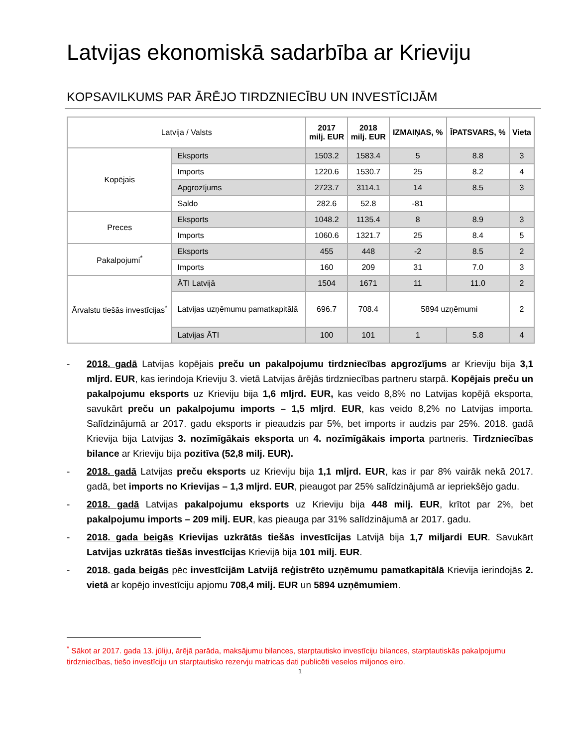Latvijas ekonomiskā sadarbība ar Krieviju
KOPSAVILKUMS PAR ĀRĒJO TIRDZNIECĪBU UN INVESTĪCIJĀM
| Latvija / Valsts | | 2017 milj. EUR | 2018 milj. EUR | IZMAIŅAS, % | ĪPATSVARS, % | Vieta |
| Kopējais | Eksports | 1503.2 | 1583.4 | 5 | 8.8 | 3 |
| | Imports | 1220.6 | 1530.7 | 25 | 8.2 | 4 |
| | Apgrozījums | 2723.7 | 3114.1 | 14 | 8.5 | 3 |
| | Saldo | 282.6 | 52.8 | -81 | | |
| Preces | Eksports | 1048.2 | 1135.4 | 8 | 8.9 | 3 |
| | Imports | 1060.6 | 1321.7 | 25 | 8.4 | 5 |
| Pakalpojumi<sup>*</sup> | Eksports | 455 | 448 | -2 | 8.5 | 2 |
| | Imports | 160 | 209 | 31 | 7.0 | 3 |
| Ārvalstu tiešās investīcijas<sup>*</sup> | ĀTI Latvijā | 1504 | 1671 | 11 | 11.0 | 2 |
| | Latvijas uzņēmumu pamatkapitālā | 696.7 | 708.4 | 5894 uzņēmumi | | 2 |
| | Latvijas ĀTI | 100 | 101 | 1 | 5.8 | 4 |
- 2018. gadā Latvijas kopējais preču un pakalpojumu tirdzniecības apgrozījums ar Krieviju bija 3,1 mljrd. EUR, kas ierindoja Krieviju 3. vietā Latvijas ārējās tirdzniecības partneru starpā. Kopējais preču un pakalpojumu eksports uz Krieviju bija 1,6 mljrd. EUR, kas veido 8,8% no Latvijas kopējā eksporta, savukārt preču un pakalpojumu imports – 1,5 mljrd. EUR, kas veido 8,2% no Latvijas importa. Salīdzinājumā ar 2017. gadu eksports ir pieaudzis par 5%, bet imports ir audzis par 25%. 2018. gadā Krievija bija Latvijas 3. nozīmīgākais eksporta un 4. nozīmīgākais importa partneris. Tirdzniecības bilance ar Krieviju bija pozitīva (52,8 milj. EUR).
- 2018. gadā Latvijas preču eksports uz Krieviju bija 1,1 mljrd. EUR, kas ir par 8% vairāk nekā 2017. gadā, bet imports no Krievijas – 1,3 mljrd. EUR, pieaugot par 25% salīdzinājumā ar iepriekšējo gadu.
- 2018. gadā Latvijas pakalpojumu eksports uz Krieviju bija 448 milj. EUR, krītot par 2%, bet pakalpojumu imports – 209 milj. EUR, kas pieauga par 31% salīdzinājumā ar 2017. gadu.
- 2018. gada beigās Krievijas uzkrātās tiešās investīcijas Latvijā bija 1,7 miljardi EUR. Savukārt Latvijas uzkrātās tiešās investīcijas Krievijā bija 101 milj. EUR.
- 2018. gada beigās pēc investīcijām Latvijā reģistrēto uzņēmumu pamatkapitālā Krievija ierindojās 2. vietā ar kopējo investīciju apjomu 708,4 milj. EUR un 5894 uzņēmumiem.
<sup>*</sup> Sākot ar 2017. gada 13. jūliju, ārējā parāda, maksājumu bilances, starptautisko investīciju bilances, starptautiskās pakalpojumu tirdzniecības, tiešo investīciju un starptautisko rezervju matricas dati publicēti veselos miljonos eiro.
1